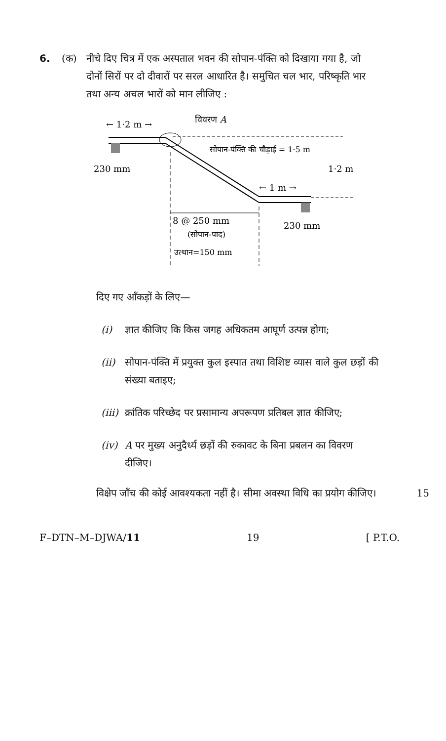6. (क) नीचे दिए चित्र में एक अस्पताल भवन की सोपान-पंक्ति को दिखाया गया है, जो दोनों सिरों पर दो दीवारों पर सरल आधारित है। समुचित चल भार, परिष्कृति भार तथा अन्य अचल भारों को मान लीजिए :
← 1·2 m →
विवरण A
सोपान-पंक्ति की चौड़ाई = 1·5 m
230 mm
1·2 m
← 1 m →
8 @ 250 mm
(सोपान-पाद)
उत्थान=150 mm
230 mm
दिए गए आँकड़ों के लिए—
(i) ज्ञात कीजिए कि किस जगह अधिकतम आघूर्ण उत्पन्न होगा;
(ii) सोपान-पंक्ति में प्रयुक्त कुल इस्पात तथा विशिष्ट व्यास वाले कुल छड़ों की संख्या बताइए;
(iii)
क्रांतिक परिच्छेद पर प्रसामान्य अपरूपण प्रतिबल ज्ञात कीजिए;
(iv) A पर मुख्य अनुदैर्ध्य छड़ों की रुकावट के बिना प्रबलन का विवरण दीजिए।
विक्षेप जाँच की कोई आवश्यकता नहीं है। सीमा अवस्था विधि का प्रयोग कीजिए। 15
F–DTN–M–DJWA/11 19 [ P.T.O.